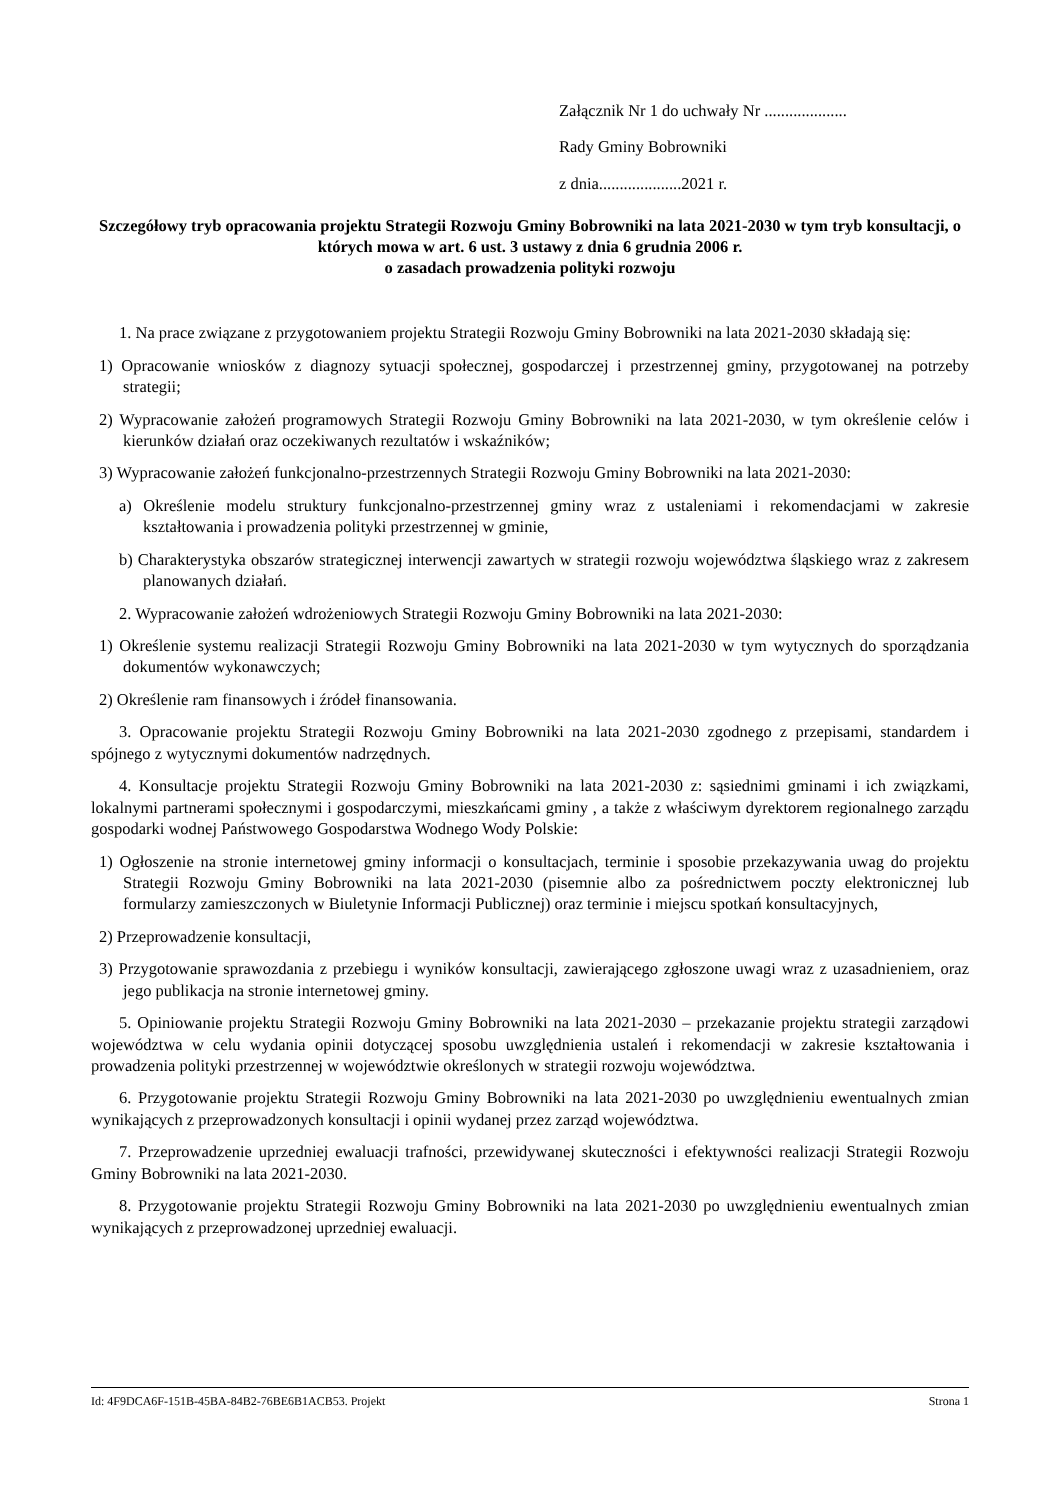Załącznik Nr 1 do uchwały Nr ....................
Rady Gminy Bobrowniki
z dnia....................2021 r.
Szczegółowy tryb opracowania projektu Strategii Rozwoju Gminy Bobrowniki na lata 2021-2030 w tym tryb konsultacji, o których mowa w art. 6 ust. 3 ustawy z dnia 6 grudnia 2006 r.
o zasadach prowadzenia polityki rozwoju
1. Na prace związane z przygotowaniem projektu Strategii Rozwoju Gminy Bobrowniki na lata 2021-2030 składają się:
1) Opracowanie wniosków z diagnozy sytuacji społecznej, gospodarczej i przestrzennej gminy, przygotowanej na potrzeby strategii;
2) Wypracowanie założeń programowych Strategii Rozwoju Gminy Bobrowniki na lata 2021-2030, w tym określenie celów i kierunków działań oraz oczekiwanych rezultatów i wskaźników;
3) Wypracowanie założeń funkcjonalno-przestrzennych Strategii Rozwoju Gminy Bobrowniki na lata 2021-2030:
a) Określenie modelu struktury funkcjonalno-przestrzennej gminy wraz z ustaleniami i rekomendacjami w zakresie kształtowania i prowadzenia polityki przestrzennej w gminie,
b) Charakterystyka obszarów strategicznej interwencji zawartych w strategii rozwoju województwa śląskiego wraz z zakresem planowanych działań.
2. Wypracowanie założeń wdrożeniowych Strategii Rozwoju Gminy Bobrowniki na lata 2021-2030:
1) Określenie systemu realizacji Strategii Rozwoju Gminy Bobrowniki na lata 2021-2030 w tym wytycznych do sporządzania dokumentów wykonawczych;
2) Określenie ram finansowych i źródeł finansowania.
3. Opracowanie projektu Strategii Rozwoju Gminy Bobrowniki na lata 2021-2030 zgodnego z przepisami, standardem i spójnego z wytycznymi dokumentów nadrzędnych.
4. Konsultacje projektu Strategii Rozwoju Gminy Bobrowniki na lata 2021-2030 z: sąsiednimi gminami i ich związkami, lokalnymi partnerami społecznymi i gospodarczymi, mieszkańcami gminy , a także z właściwym dyrektorem regionalnego zarządu gospodarki wodnej Państwowego Gospodarstwa Wodnego Wody Polskie:
1) Ogłoszenie na stronie internetowej gminy informacji o konsultacjach, terminie i sposobie przekazywania uwag do projektu Strategii Rozwoju Gminy Bobrowniki na lata 2021-2030 (pisemnie albo za pośrednictwem poczty elektronicznej lub formularzy zamieszczonych w Biuletynie Informacji Publicznej) oraz terminie i miejscu spotkań konsultacyjnych,
2) Przeprowadzenie konsultacji,
3) Przygotowanie sprawozdania z przebiegu i wyników konsultacji, zawierającego zgłoszone uwagi wraz z uzasadnieniem, oraz jego publikacja na stronie internetowej gminy.
5. Opiniowanie projektu Strategii Rozwoju Gminy Bobrowniki na lata 2021-2030 – przekazanie projektu strategii zarządowi województwa w celu wydania opinii dotyczącej sposobu uwzględnienia ustaleń i rekomendacji w zakresie kształtowania i prowadzenia polityki przestrzennej w województwie określonych w strategii rozwoju województwa.
6. Przygotowanie projektu Strategii Rozwoju Gminy Bobrowniki na lata 2021-2030 po uwzględnieniu ewentualnych zmian wynikających z przeprowadzonych konsultacji i opinii wydanej przez zarząd województwa.
7. Przeprowadzenie uprzedniej ewaluacji trafności, przewidywanej skuteczności i efektywności realizacji Strategii Rozwoju Gminy Bobrowniki na lata 2021-2030.
8. Przygotowanie projektu Strategii Rozwoju Gminy Bobrowniki na lata 2021-2030 po uwzględnieniu ewentualnych zmian wynikających z przeprowadzonej uprzedniej ewaluacji.
Id: 4F9DCA6F-151B-45BA-84B2-76BE6B1ACB53. Projekt Strona 1